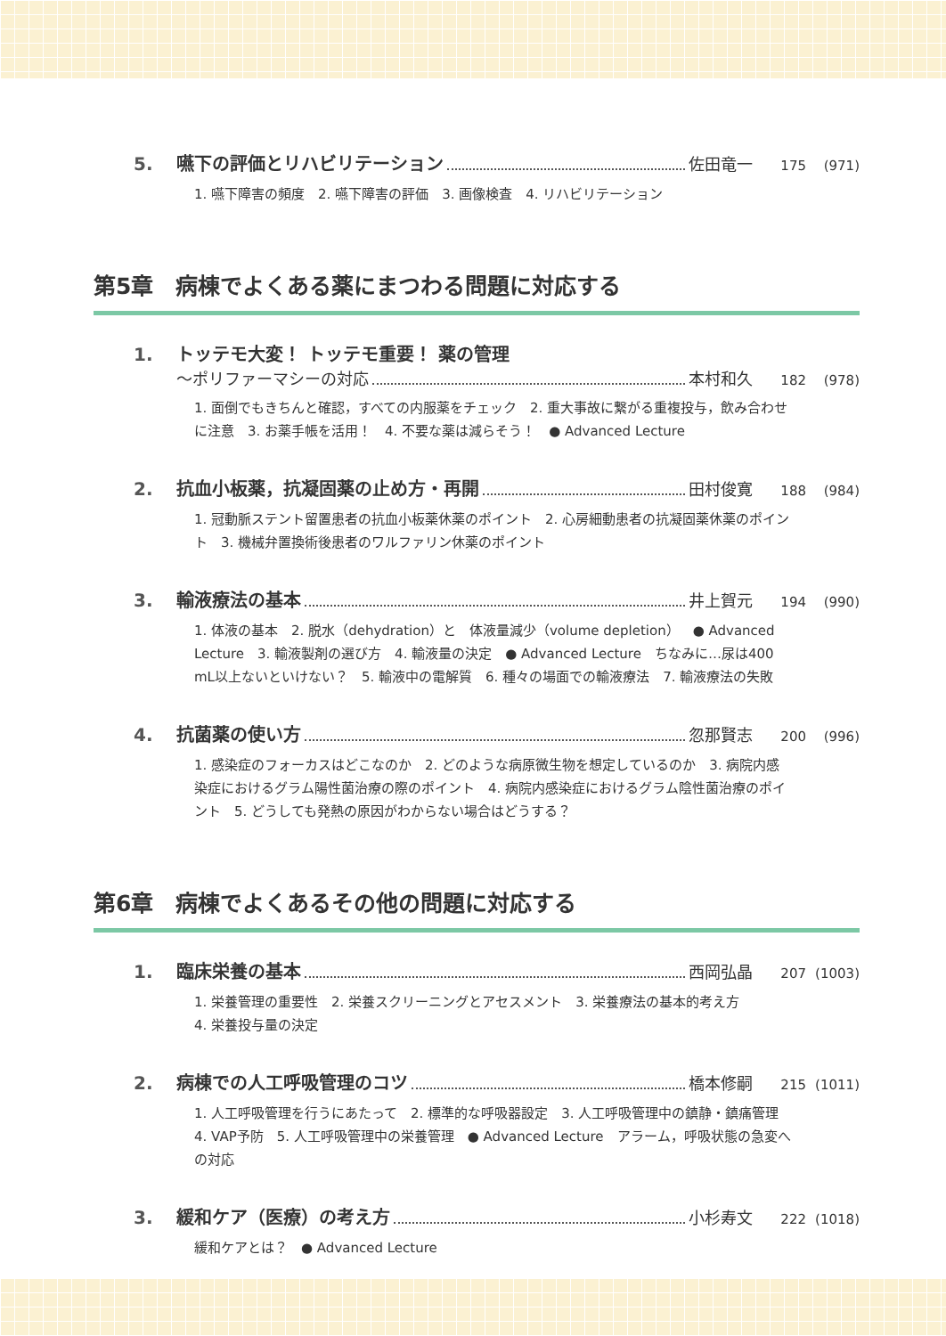5. 嚥下の評価とリハビリテーション 佐田竜一 175 (971)
1. 嚥下障害の頻度　2. 嚥下障害の評価　3. 画像検査　4. リハビリテーション
第5章　病棟でよくある薬にまつわる問題に対応する
1. トッテモ大変！ トッテモ重要！ 薬の管理
〜ポリファーマシーの対応 本村和久 182 (978)
1. 面倒でもきちんと確認，すべての内服薬をチェック　2. 重大事故に繋がる重複投与，飲み合わせに注意　3. お薬手帳を活用！　4. 不要な薬は減らそう！　● Advanced Lecture
2. 抗血小板薬，抗凝固薬の止め方・再開 田村俊寛 188 (984)
1. 冠動脈ステント留置患者の抗血小板薬休薬のポイント　2. 心房細動患者の抗凝固薬休薬のポイント　3. 機械弁置換術後患者のワルファリン休薬のポイント
3. 輸液療法の基本 井上賀元 194 (990)
1. 体液の基本　2. 脱水（dehydration）と　体液量減少（volume depletion）　● Advanced Lecture　3. 輸液製剤の選び方　4. 輸液量の決定　● Advanced Lecture　ちなみに…尿は400 mL以上ないといけない？　5. 輸液中の電解質　6. 種々の場面での輸液療法　7. 輸液療法の失敗
4. 抗菌薬の使い方 忽那賢志 200 (996)
1. 感染症のフォーカスはどこなのか　2. どのような病原微生物を想定しているのか　3. 病院内感染症におけるグラム陽性菌治療の際のポイント　4. 病院内感染症におけるグラム陰性菌治療のポイント　5. どうしても発熱の原因がわからない場合はどうする？
第6章　病棟でよくあるその他の問題に対応する
1. 臨床栄養の基本 西岡弘晶 207 (1003)
1. 栄養管理の重要性　2. 栄養スクリーニングとアセスメント　3. 栄養療法の基本的考え方
4. 栄養投与量の決定
2. 病棟での人工呼吸管理のコツ 橋本修嗣 215 (1011)
1. 人工呼吸管理を行うにあたって　2. 標準的な呼吸器設定　3. 人工呼吸管理中の鎮静・鎮痛管理　4. VAP予防　5. 人工呼吸管理中の栄養管理　● Advanced Lecture　アラーム，呼吸状態の急変への対応
3. 緩和ケア（医療）の考え方 小杉寿文 222 (1018)
緩和ケアとは？　● Advanced Lecture